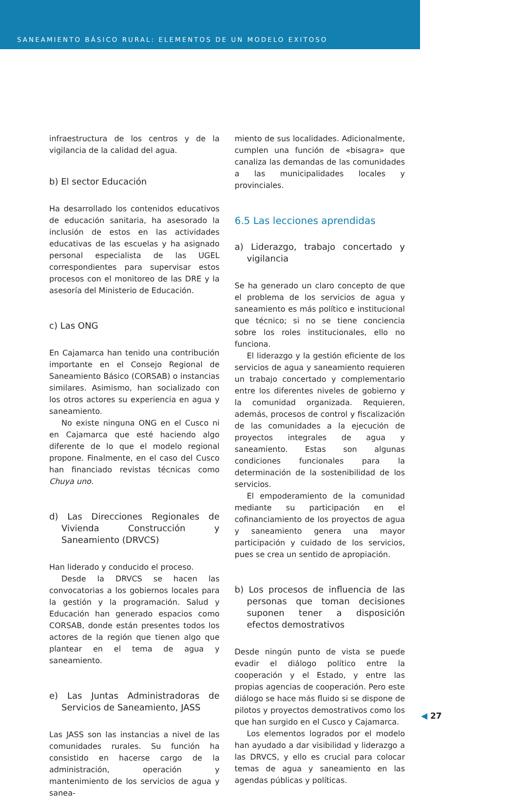SANEAMIENTO BÁSICO RURAL: ELEMENTOS DE UN MODELO EXITOSO
infraestructura de los centros y de la vigilancia de la calidad del agua.
b) El sector Educación
Ha desarrollado los contenidos educativos de educación sanitaria, ha asesorado la inclusión de estos en las actividades educativas de las escuelas y ha asignado personal especialista de las UGEL correspondientes para supervisar estos procesos con el monitoreo de las DRE y la asesoría del Ministerio de Educación.
c) Las ONG
En Cajamarca han tenido una contribución importante en el Consejo Regional de Saneamiento Básico (CORSAB) o instancias similares. Asimismo, han socializado con los otros actores su experiencia en agua y saneamiento.
No existe ninguna ONG en el Cusco ni en Cajamarca que esté haciendo algo diferente de lo que el modelo regional propone. Finalmente, en el caso del Cusco han financiado revistas técnicas como Chuya uno.
d) Las Direcciones Regionales de Vivienda Construcción y Saneamiento (DRVCS)
Han liderado y conducido el proceso.
Desde la DRVCS se hacen las convocatorias a los gobiernos locales para la gestión y la programación. Salud y Educación han generado espacios como CORSAB, donde están presentes todos los actores de la región que tienen algo que plantear en el tema de agua y saneamiento.
e) Las Juntas Administradoras de Servicios de Saneamiento, JASS
Las JASS son las instancias a nivel de las comunidades rurales. Su función ha consistido en hacerse cargo de la administración, operación y mantenimiento de los servicios de agua y sanea-
miento de sus localidades. Adicionalmente, cumplen una función de «bisagra» que canaliza las demandas de las comunidades a las municipalidades locales y provinciales.
6.5 Las lecciones aprendidas
a) Liderazgo, trabajo concertado y vigilancia
Se ha generado un claro concepto de que el problema de los servicios de agua y saneamiento es más político e institucional que técnico; si no se tiene conciencia sobre los roles institucionales, ello no funciona.
El liderazgo y la gestión eficiente de los servicios de agua y saneamiento requieren un trabajo concertado y complementario entre los diferentes niveles de gobierno y la comunidad organizada. Requieren, además, procesos de control y fiscalización de las comunidades a la ejecución de proyectos integrales de agua y saneamiento. Estas son algunas condiciones funcionales para la determinación de la sostenibilidad de los servicios.
El empoderamiento de la comunidad mediante su participación en el cofinanciamiento de los proyectos de agua y saneamiento genera una mayor participación y cuidado de los servicios, pues se crea un sentido de apropiación.
b) Los procesos de influencia de las personas que toman decisiones suponen tener a disposición efectos demostrativos
Desde ningún punto de vista se puede evadir el diálogo político entre la cooperación y el Estado, y entre las propias agencias de cooperación. Pero este diálogo se hace más fluido si se dispone de pilotos y proyectos demostrativos como los que han surgido en el Cusco y Cajamarca.
Los elementos logrados por el modelo han ayudado a dar visibilidad y liderazgo a las DRVCS, y ello es crucial para colocar temas de agua y saneamiento en las agendas públicas y políticas.
◀ 27